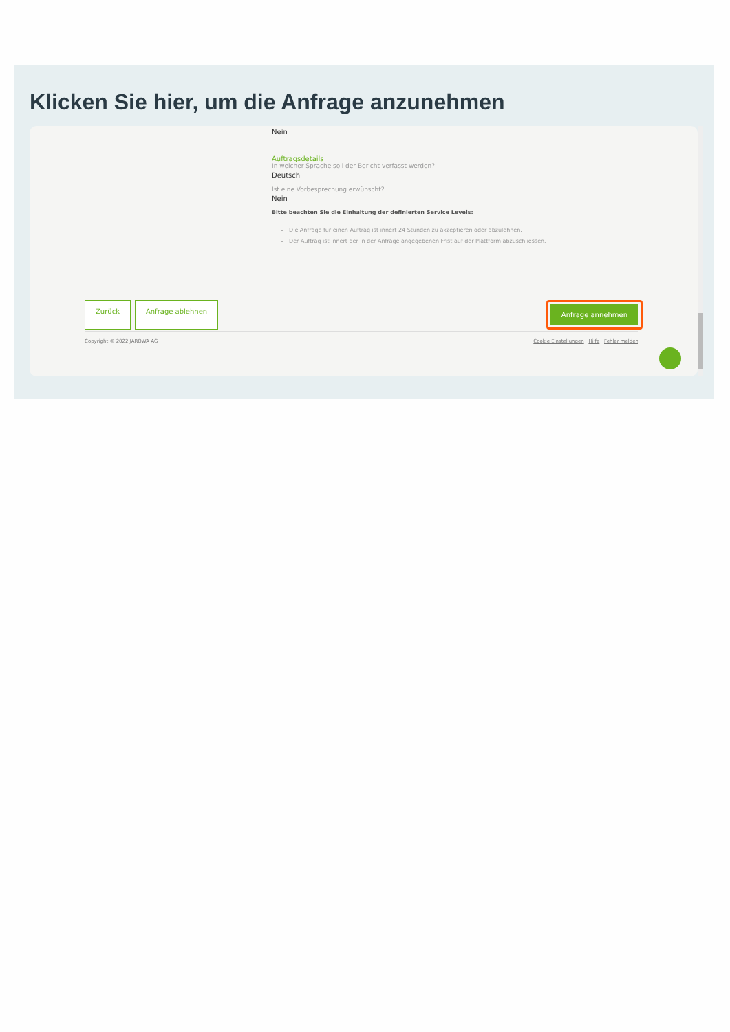Klicken Sie hier, um die Anfrage anzunehmen
Nein
Auftragsdetails
In welcher Sprache soll der Bericht verfasst werden?
Deutsch
Ist eine Vorbesprechung erwünscht?
Nein
Bitte beachten Sie die Einhaltung der definierten Service Levels:
Die Anfrage für einen Auftrag ist innert 24 Stunden zu akzeptieren oder abzulehnen.
Der Auftrag ist innert der in der Anfrage angegebenen Frist auf der Plattform abzuschliessen.
Zurück Anfrage ablehnen
Anfrage annehmen
Copyright © 2022 JAROWA AG Cookie Einstellungen · Hilfe · Fehler melden